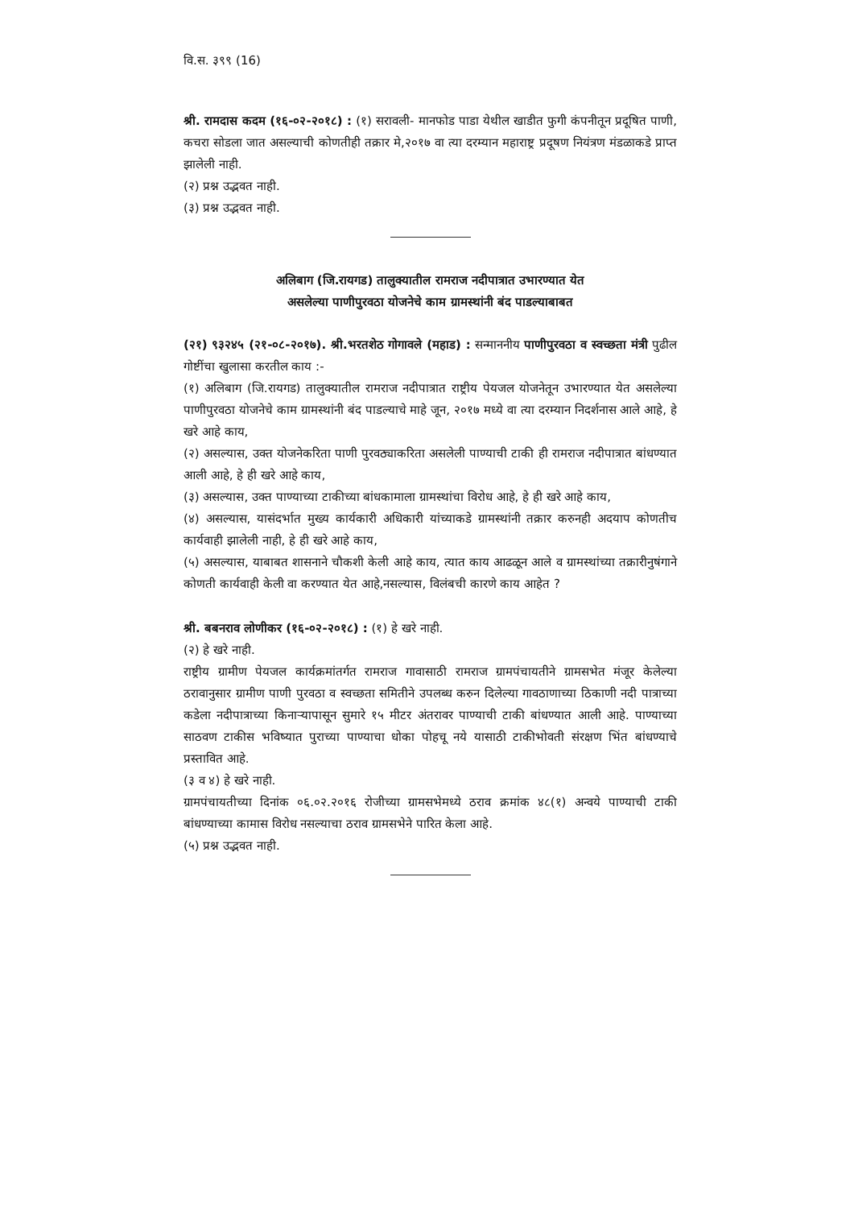वि.स. ३९९ (16)
श्री. रामदास कदम (१६-०२-२०१८) : (१) सरावली- मानफोड पाडा येथील खाडीत फुगी कंपनीतून प्रदूषित पाणी, कचरा सोडला जात असल्याची कोणतीही तक्रार मे,२०१७ वा त्या दरम्यान महाराष्ट्र प्रदूषण नियंत्रण मंडळाकडे प्राप्त झालेली नाही.
(२) प्रश्न उद्भवत नाही.
(३) प्रश्न उद्भवत नाही.
अलिबाग (जि.रायगड) तालुक्यातील रामराज नदीपात्रात उभारण्यात येत
असलेल्या पाणीपुरवठा योजनेचे काम ग्रामस्थांनी बंद पाडल्याबाबत
(२१) ९३२४५ (२१-०८-२०१७). श्री.भरतशेठ गोगावले (महाड) : सन्माननीय पाणीपुरवठा व स्वच्छता मंत्री पुढील गोष्टींचा खुलासा करतील काय :-
(१) अलिबाग (जि.रायगड) तालुक्यातील रामराज नदीपात्रात राष्ट्रीय पेयजल योजनेतून उभारण्यात येत असलेल्या पाणीपुरवठा योजनेचे काम ग्रामस्थांनी बंद पाडल्याचे माहे जून, २०१७ मध्ये वा त्या दरम्यान निदर्शनास आले आहे, हे खरे आहे काय,
(२) असल्यास, उक्त योजनेकरिता पाणी पुरवठ्याकरिता असलेली पाण्याची टाकी ही रामराज नदीपात्रात बांधण्यात आली आहे, हे ही खरे आहे काय,
(३) असल्यास, उक्त पाण्याच्या टाकीच्या बांधकामाला ग्रामस्थांचा विरोध आहे, हे ही खरे आहे काय,
(४) असल्यास, यासंदर्भात मुख्य कार्यकारी अधिकारी यांच्याकडे ग्रामस्थांनी तक्रार करुनही अदयाप कोणतीच कार्यवाही झालेली नाही, हे ही खरे आहे काय,
(५) असल्यास, याबाबत शासनाने चौकशी केली आहे काय, त्यात काय आढळून आले व ग्रामस्थांच्या तक्रारीनुषंगाने कोणती कार्यवाही केली वा करण्यात येत आहे,नसल्यास, विलंबची कारणे काय आहेत ?
श्री. बबनराव लोणीकर (१६-०२-२०१८) : (१) हे खरे नाही.
(२) हे खरे नाही.
राष्ट्रीय ग्रामीण पेयजल कार्यक्रमांतर्गत रामराज गावासाठी रामराज ग्रामपंचायतीने ग्रामसभेत मंजूर केलेल्या ठरावानुसार ग्रामीण पाणी पुरवठा व स्वच्छता समितीने उपलब्ध करुन दिलेल्या गावठाणाच्या ठिकाणी नदी पात्राच्या कडेला नदीपात्राच्या किनाऱ्यापासून सुमारे १५ मीटर अंतरावर पाण्याची टाकी बांधण्यात आली आहे. पाण्याच्या साठवण टाकीस भविष्यात पुराच्या पाण्याचा धोका पोहचू नये यासाठी टाकीभोवती संरक्षण भिंत बांधण्याचे प्रस्तावित आहे.
(३ व ४) हे खरे नाही.
ग्रामपंचायतीच्या दिनांक ०६.०२.२०१६ रोजीच्या ग्रामसभेमध्ये ठराव क्रमांक ४८(१) अन्वये पाण्याची टाकी बांधण्याच्या कामास विरोध नसल्याचा ठराव ग्रामसभेने पारित केला आहे.
(५) प्रश्न उद्भवत नाही.